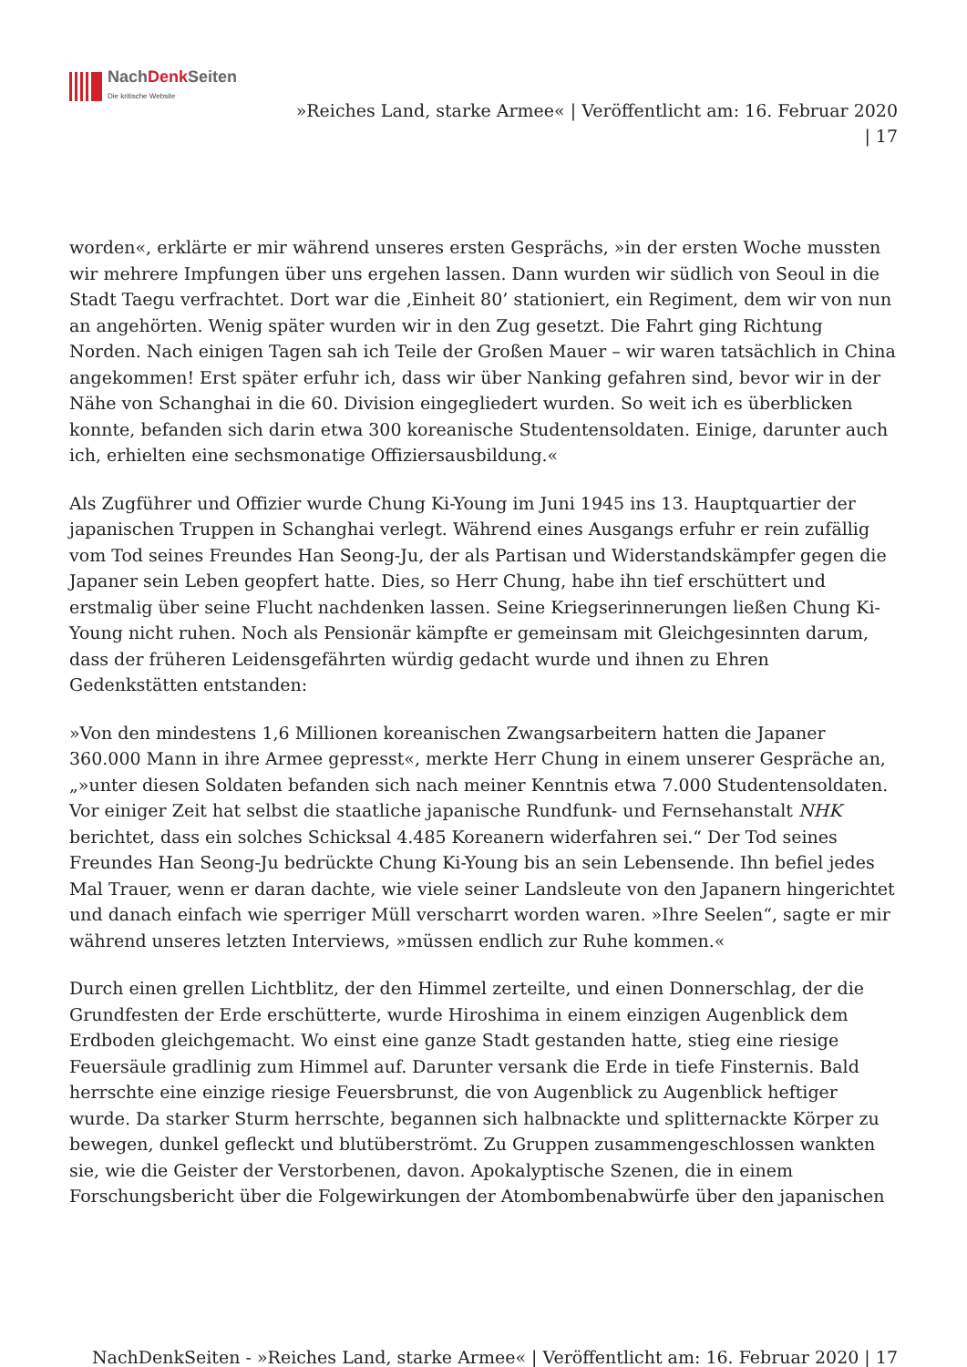NachDenk Seiten
Die kritische Website
»Reiches Land, starke Armee« | Veröffentlicht am: 16. Februar 2020
| 17
worden«, erklärte er mir während unseres ersten Gesprächs, »in der ersten Woche mussten wir mehrere Impfungen über uns ergehen lassen. Dann wurden wir südlich von Seoul in die Stadt Taegu verfrachtet. Dort war die ‚Einheit 80’ stationiert, ein Regiment, dem wir von nun an angehörten. Wenig später wurden wir in den Zug gesetzt. Die Fahrt ging Richtung Norden. Nach einigen Tagen sah ich Teile der Großen Mauer – wir waren tatsächlich in China angekommen! Erst später erfuhr ich, dass wir über Nanking gefahren sind, bevor wir in der Nähe von Schanghai in die 60. Division eingegliedert wurden. So weit ich es überblicken konnte, befanden sich darin etwa 300 koreanische Studentensoldaten. Einige, darunter auch ich, erhielten eine sechsmonatige Offiziersausbildung.«
Als Zugführer und Offizier wurde Chung Ki-Young im Juni 1945 ins 13. Hauptquartier der japanischen Truppen in Schanghai verlegt. Während eines Ausgangs erfuhr er rein zufällig vom Tod seines Freundes Han Seong-Ju, der als Partisan und Widerstandskämpfer gegen die Japaner sein Leben geopfert hatte. Dies, so Herr Chung, habe ihn tief erschüttert und erstmalig über seine Flucht nachdenken lassen. Seine Kriegserinnerungen ließen Chung Ki-Young nicht ruhen. Noch als Pensionär kämpfte er gemeinsam mit Gleichgesinnten darum, dass der früheren Leidensgefährten würdig gedacht wurde und ihnen zu Ehren Gedenkstätten entstanden:
»Von den mindestens 1,6 Millionen koreanischen Zwangsarbeitern hatten die Japaner 360.000 Mann in ihre Armee gepresst«, merkte Herr Chung in einem unserer Gespräche an, „»unter diesen Soldaten befanden sich nach meiner Kenntnis etwa 7.000 Studentensoldaten. Vor einiger Zeit hat selbst die staatliche japanische Rundfunk- und Fernsehanstalt NHK berichtet, dass ein solches Schicksal 4.485 Koreanern widerfahren sei.“ Der Tod seines Freundes Han Seong-Ju bedrückte Chung Ki-Young bis an sein Lebensende. Ihn befiel jedes Mal Trauer, wenn er daran dachte, wie viele seiner Landsleute von den Japanern hingerichtet und danach einfach wie sperriger Müll verscharrt worden waren. »Ihre Seelen“, sagte er mir während unseres letzten Interviews, »müssen endlich zur Ruhe kommen.«
Durch einen grellen Lichtblitz, der den Himmel zerteilte, und einen Donnerschlag, der die Grundfesten der Erde erschütterte, wurde Hiroshima in einem einzigen Augenblick dem Erdboden gleichgemacht. Wo einst eine ganze Stadt gestanden hatte, stieg eine riesige Feuersäule gradlinig zum Himmel auf. Darunter versank die Erde in tiefe Finsternis. Bald herrschte eine einzige riesige Feuersbrunst, die von Augenblick zu Augenblick heftiger wurde. Da starker Sturm herrschte, begannen sich halbnackte und splitternackte Körper zu bewegen, dunkel gefleckt und blutüberströmt. Zu Gruppen zusammengeschlossen wankten sie, wie die Geister der Verstorbenen, davon. Apokalyptische Szenen, die in einem Forschungsbericht über die Folgewirkungen der Atombombenabwürfe über den japanischen
NachDenkSeiten - »Reiches Land, starke Armee« | Veröffentlicht am: 16. Februar 2020 | 17